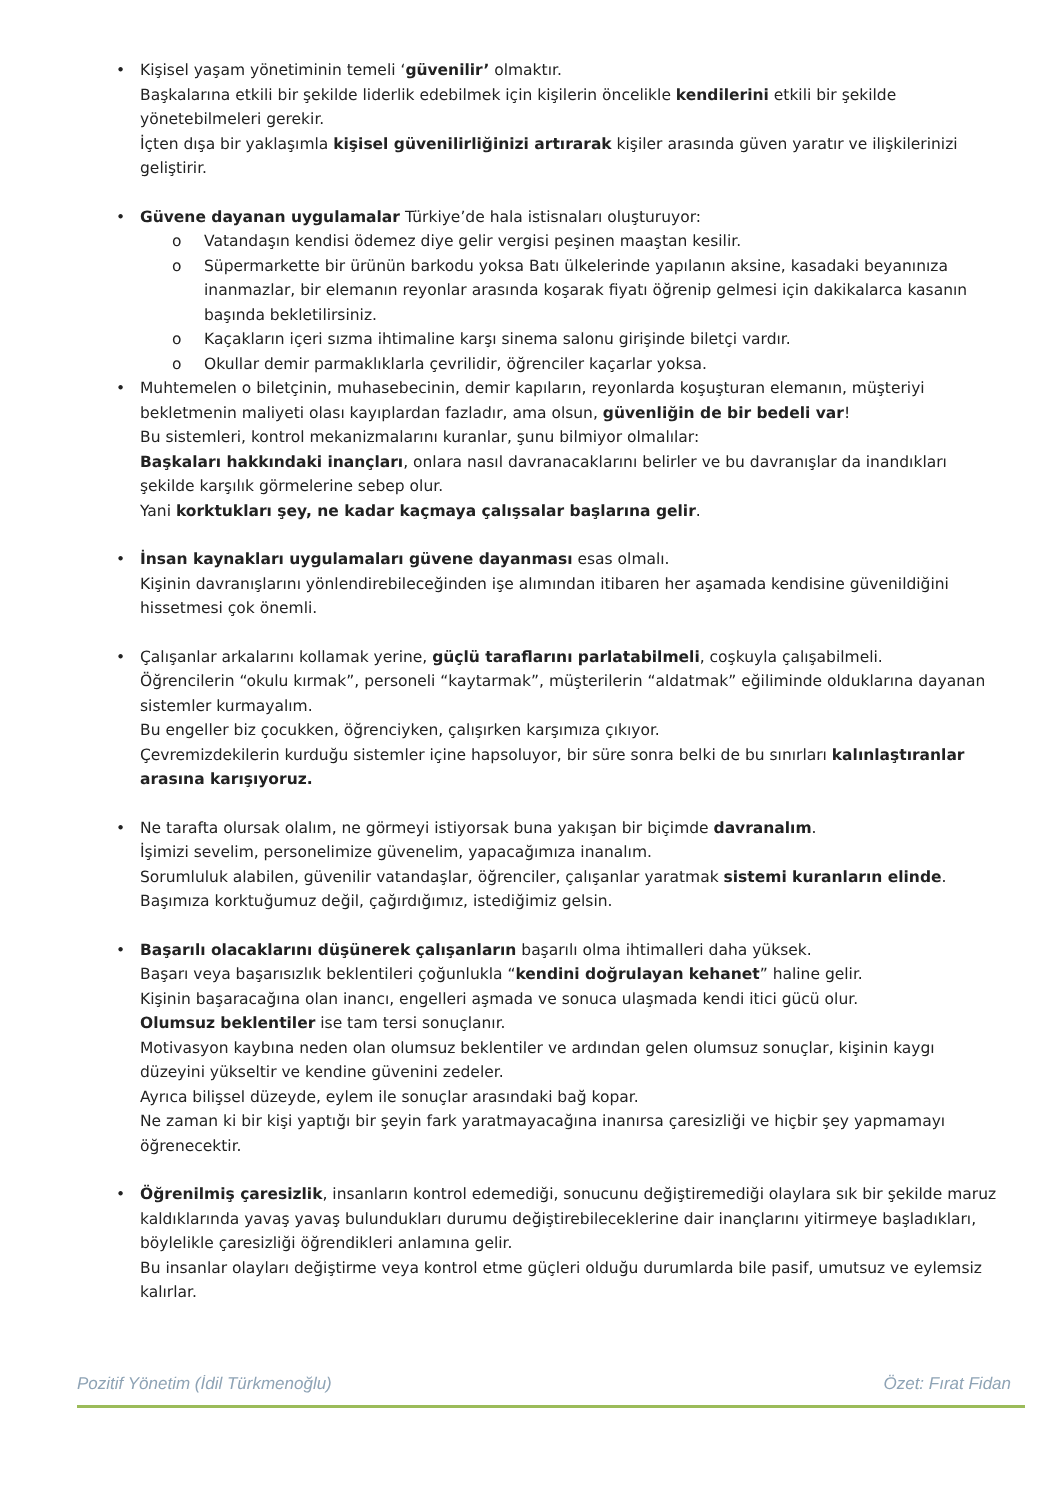• Kişisel yaşam yönetiminin temeli ‘güvenilir’ olmaktır.
Başkalarına etkili bir şekilde liderlik edebilmek için kişilerin öncelikle kendilerini etkili bir şekilde yönetebilmeleri gerekir.
İçten dışa bir yaklaşımla kişisel güvenilirliğinizi artırarak kişiler arasında güven yaratır ve ilişkilerinizi geliştirir.
• Güvene dayanan uygulamalar Türkiye’de hala istisnaları oluşturuyor:
o Vatandaşın kendisi ödemez diye gelir vergisi peşinen maaştan kesilir.
o Süpermarkette bir ürünün barkodu yoksa Batı ülkelerinde yapılanın aksine, kasadaki beyanınıza inanmazlar, bir elemanın reyonlar arasında koşarak fiyatı öğrenip gelmesi için dakikalarca kasanın başında bekletilirsiniz.
o Kaçakların içeri sızma ihtimaline karşı sinema salonu girişinde biletçi vardır.
o Okullar demir parmaklıklarla çevrilidir, öğrenciler kaçarlar yoksa.
• Muhtemelen o biletçinin, muhasebecinin, demir kapıların, reyonlarda koşuşturan elemanın, müşteriyi bekletmenin maliyeti olası kayıplardan fazladır, ama olsun, güvenliğin de bir bedeli var!
Bu sistemleri, kontrol mekanizmalarını kuranlar, şunu bilmiyor olmalılar:
Başkaları hakkındaki inançları, onlara nasıl davranacaklarını belirler ve bu davranışlar da inandıkları şekilde karşılık görmelerine sebep olur.
Yani korktukları şey, ne kadar kaçmaya çalışsalar başlarına gelir.
• İnsan kaynakları uygulamaları güvene dayanması esas olmalı.
Kişinin davranışlarını yönlendirebileceğinden işe alımından itibaren her aşamada kendisine güvenildiğini hissetmesi çok önemli.
• Çalışanlar arkalarını kollamak yerine, güçlü taraflarını parlatabilmeli, coşkuyla çalışabilmeli.
Öğrencilerin “okulu kırmak”, personeli “kaytarmak”, müşterilerin “aldatmak” eğiliminde olduklarına dayanan sistemler kurmayalım.
Bu engeller biz çocukken, öğrenciyken, çalışırken karşımıza çıkıyor.
Çevremizdekilerin kurduğu sistemler içine hapsoluyor, bir süre sonra belki de bu sınırları kalınlaştıranlar arasına karışıyoruz.
• Ne tarafta olursak olalım, ne görmeyi istiyorsak buna yakışan bir biçimde davranalım.
İşimizi sevelim, personelimize güvenelim, yapacağımıza inanalım.
Sorumluluk alabilen, güvenilir vatandaşlar, öğrenciler, çalışanlar yaratmak sistemi kuranların elinde.
Başımıza korktuğumuz değil, çağırdığımız, istediğimiz gelsin.
• Başarılı olacaklarını düşünerek çalışanların başarılı olma ihtimalleri daha yüksek.
Başarı veya başarısızlık beklentileri çoğunlukla “kendini doğrulayan kehanet” haline gelir.
Kişinin başaracağına olan inancı, engelleri aşmada ve sonuca ulaşmada kendi itici gücü olur.
Olumsuz beklentiler ise tam tersi sonuçlanır.
Motivasyon kaybına neden olan olumsuz beklentiler ve ardından gelen olumsuz sonuçlar, kişinin kaygı düzeyini yükseltir ve kendine güvenini zedeler.
Ayrıca bilişsel düzeyde, eylem ile sonuçlar arasındaki bağ kopar.
Ne zaman ki bir kişi yaptığı bir şeyin fark yaratmayacağına inanırsa çaresizliği ve hiçbir şey yapmamayı öğrenecektir.
• Öğrenilmiş çaresizlik, insanların kontrol edemediği, sonucunu değiştiremediği olaylara sık bir şekilde maruz kaldıklarında yavaş yavaş bulundukları durumu değiştirebileceklerine dair inançlarını yitirmeye başladıkları, böylelikle çaresizliği öğrendikleri anlamına gelir.
Bu insanlar olayları değiştirme veya kontrol etme güçleri olduğu durumlarda bile pasif, umutsuz ve eylemsiz kalırlar.
Pozitif Yönetim (İdil Türkmenoğlu) Özet: Fırat Fidan